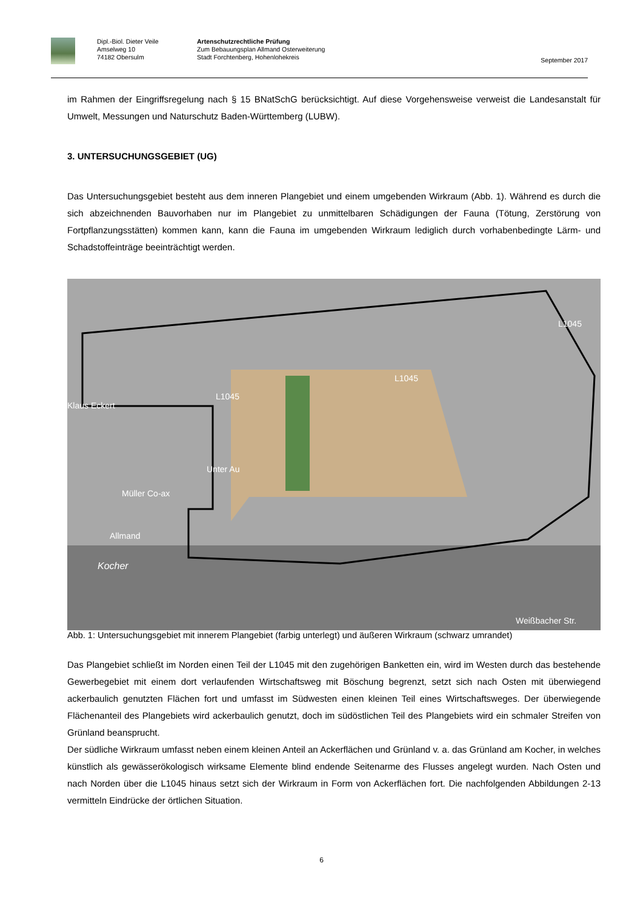Dipl.-Biol. Dieter Veile
Amselweg 10
74182 Obersulm
Artenschutzrechtliche Prüfung
Zum Bebauungsplan Allmand Osterweiterung
Stadt Forchtenberg, Hohenlohekreis
September 2017
im Rahmen der Eingriffsregelung nach § 15 BNatSchG berücksichtigt. Auf diese Vorgehensweise verweist die Landesanstalt für Umwelt, Messungen und Naturschutz Baden-Württemberg (LUBW).
3. UNTERSUCHUNGSGEBIET (UG)
Das Untersuchungsgebiet besteht aus dem inneren Plangebiet und einem umgebenden Wirkraum (Abb. 1). Während es durch die sich abzeichnenden Bauvorhaben nur im Plangebiet zu unmittelbaren Schädigungen der Fauna (Tötung, Zerstörung von Fortpflanzungsstätten) kommen kann, kann die Fauna im umgebenden Wirkraum lediglich durch vorhabenbedingte Lärm- und Schadstoffeinträge beeinträchtigt werden.
Klaus Eckert
L1045
L1045
L1045
Müller Co-ax
Unter Au
Allmand
Kocher
Weißbacher Str.
Abb. 1: Untersuchungsgebiet mit innerem Plangebiet (farbig unterlegt) und äußeren Wirkraum (schwarz umrandet)
Das Plangebiet schließt im Norden einen Teil der L1045 mit den zugehörigen Banketten ein, wird im Westen durch das bestehende Gewerbegebiet mit einem dort verlaufenden Wirtschaftsweg mit Böschung begrenzt, setzt sich nach Osten mit überwiegend ackerbaulich genutzten Flächen fort und umfasst im Südwesten einen kleinen Teil eines Wirtschaftsweges. Der überwiegende Flächenanteil des Plangebiets wird ackerbaulich genutzt, doch im südöstlichen Teil des Plangebiets wird ein schmaler Streifen von Grünland beansprucht.
Der südliche Wirkraum umfasst neben einem kleinen Anteil an Ackerflächen und Grünland v. a. das Grünland am Kocher, in welches künstlich als gewässerökologisch wirksame Elemente blind endende Seitenarme des Flusses angelegt wurden. Nach Osten und nach Norden über die L1045 hinaus setzt sich der Wirkraum in Form von Ackerflächen fort. Die nachfolgenden Abbildungen 2-13 vermitteln Eindrücke der örtlichen Situation.
6